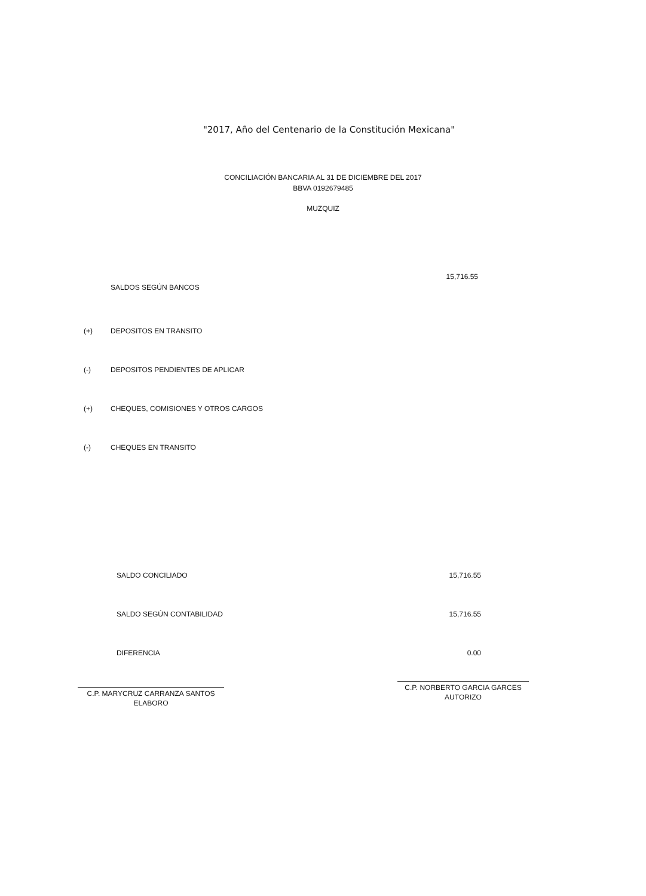"2017, Año del Centenario de la Constitución Mexicana"
CONCILIACIÓN BANCARIA AL 31 DE DICIEMBRE DEL 2017
BBVA 0192679485
MUZQUIZ
| | SALDOS SEGÚN BANCOS | 15,716.55 |
| (+) | DEPOSITOS EN TRANSITO | |
| (-) | DEPOSITOS PENDIENTES DE APLICAR | |
| (+) | CHEQUES, COMISIONES Y OTROS CARGOS | |
| (-) | CHEQUES EN TRANSITO | |
| SALDO CONCILIADO | 15,716.55 |
| SALDO SEGÚN CONTABILIDAD | 15,716.55 |
| DIFERENCIA | 0.00 |
C.P. MARYCRUZ CARRANZA SANTOS
ELABORO
C.P. NORBERTO GARCIA GARCES
AUTORIZO